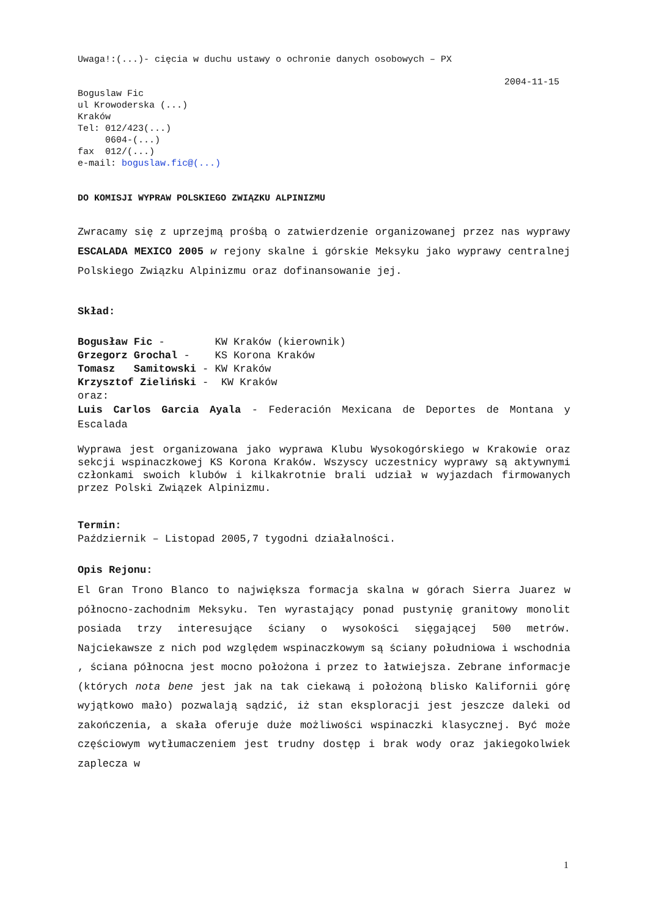Uwaga!:(...)- cięcia w duchu ustawy o ochronie danych osobowych – PX
2004-11-15
Boguslaw Fic
ul Krowoderska (...)
Kraków
Tel: 012/423(...)
0604-(...)
fax 012/(...)
e-mail: boguslaw.fic@(...)
DO KOMISJI WYPRAW POLSKIEGO ZWIĄZKU ALPINIZMU
Zwracamy się z uprzejmą prośbą o zatwierdzenie organizowanej przez nas wyprawy ESCALADA MEXICO 2005 w rejony skalne i górskie Meksyku jako wyprawy centralnej Polskiego Związku Alpinizmu oraz dofinansowanie jej.
Skład:
Bogusław Fic - KW Kraków (kierownik)
Grzegorz Grochal - KS Korona Kraków
Tomasz Samitowski - KW Kraków
Krzysztof Zieliński - KW Kraków
oraz:
Luis Carlos Garcia Ayala - Federación Mexicana de Deportes de Montana y Escalada
Wyprawa jest organizowana jako wyprawa Klubu Wysokogórskiego w Krakowie oraz sekcji wspinaczkowej KS Korona Kraków. Wszyscy uczestnicy wyprawy są aktywnymi członkami swoich klubów i kilkakrotnie brali udział w wyjazdach firmowanych przez Polski Związek Alpinizmu.
Termin:
Październik – Listopad 2005,7 tygodni działalności.
Opis Rejonu:
El Gran Trono Blanco to największa formacja skalna w górach Sierra Juarez w północno-zachodnim Meksyku. Ten wyrastający ponad pustynię granitowy monolit posiada trzy interesujące ściany o wysokości sięgającej 500 metrów. Najciekawsze z nich pod względem wspinaczkowym są ściany południowa i wschodnia , ściana północna jest mocno położona i przez to łatwiejsza. Zebrane informacje (których nota bene jest jak na tak ciekawą i położoną blisko Kalifornii górę wyjątkowo mało) pozwalają sądzić, iż stan eksploracji jest jeszcze daleki od zakończenia, a skała oferuje duże możliwości wspinaczki klasycznej. Być może częściowym wytłumaczeniem jest trudny dostęp i brak wody oraz jakiegokolwiek zaplecza w
1